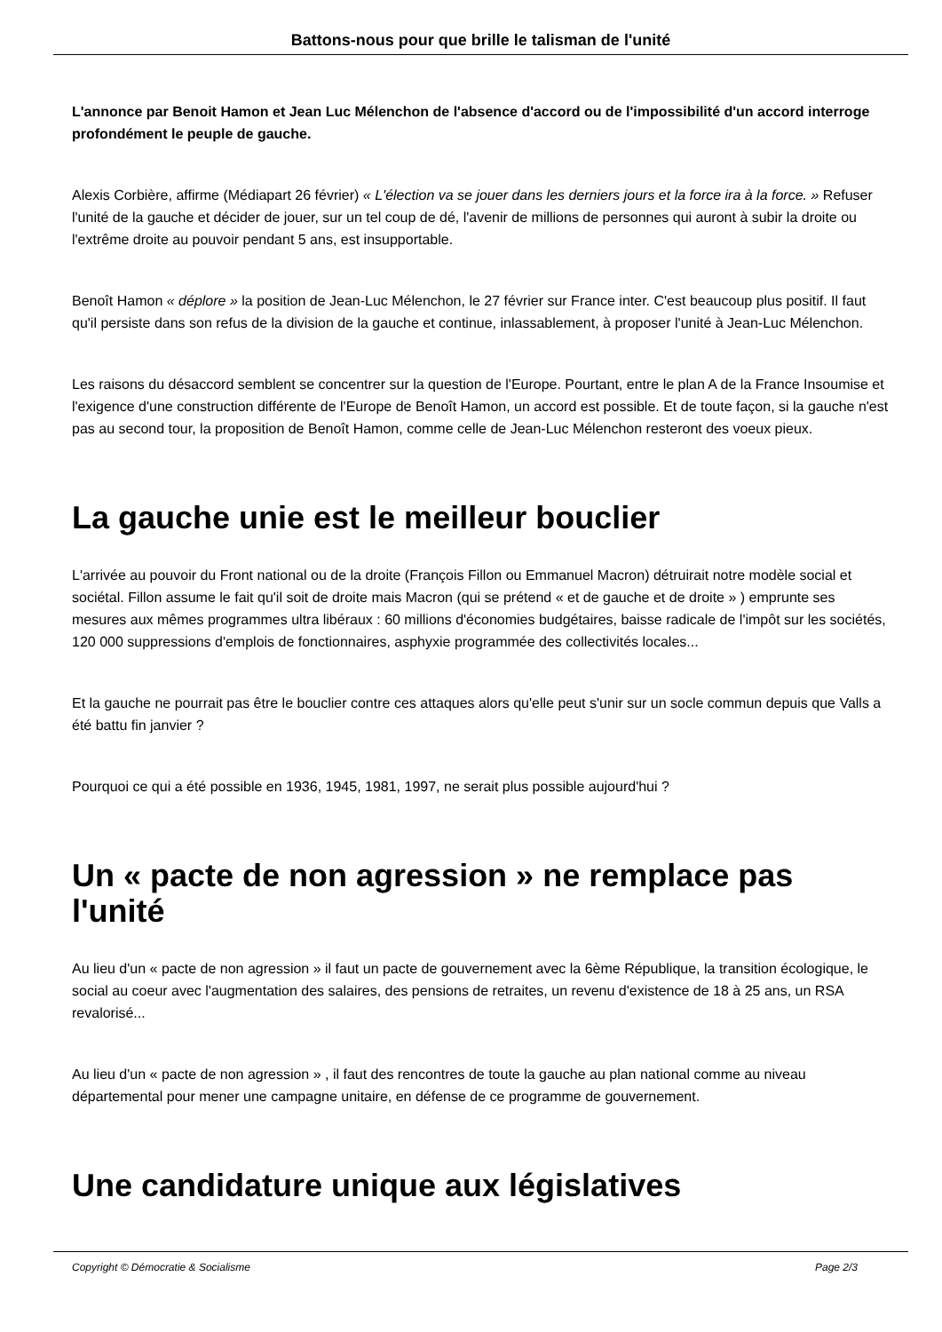Battons-nous pour que brille le talisman de l'unité
L'annonce par Benoit Hamon et Jean Luc Mélenchon de l'absence d'accord ou de l'impossibilité d'un accord interroge profondément le peuple de gauche.
Alexis Corbière, affirme (Médiapart 26 février) « L'élection va se jouer dans les derniers jours et la force ira à la force. » Refuser l'unité de la gauche et décider de jouer, sur un tel coup de dé, l'avenir de millions de personnes qui auront à subir la droite ou l'extrême droite au pouvoir pendant 5 ans, est insupportable.
Benoît Hamon « déplore » la position de Jean-Luc Mélenchon, le 27 février sur France inter. C'est beaucoup plus positif. Il faut qu'il persiste dans son refus de la division de la gauche et continue, inlassablement, à proposer l'unité à Jean-Luc Mélenchon.
Les raisons du désaccord semblent se concentrer sur la question de l'Europe. Pourtant, entre le plan A de la France Insoumise et l'exigence d'une construction différente de l'Europe de Benoît Hamon, un accord est possible. Et de toute façon, si la gauche n'est pas au second tour, la proposition de Benoît Hamon, comme celle de Jean-Luc Mélenchon resteront des voeux pieux.
La gauche unie est le meilleur bouclier
L'arrivée au pouvoir du Front national ou de la droite (François Fillon ou Emmanuel Macron) détruirait notre modèle social et sociétal. Fillon assume le fait qu'il soit de droite mais Macron (qui se prétend « et de gauche et de droite » ) emprunte ses mesures aux mêmes programmes ultra libéraux : 60 millions d'économies budgétaires, baisse radicale de l'impôt sur les sociétés, 120 000 suppressions d'emplois de fonctionnaires, asphyxie programmée des collectivités locales...
Et la gauche ne pourrait pas être le bouclier contre ces attaques alors qu'elle peut s'unir sur un socle commun depuis que Valls a été battu fin janvier ?
Pourquoi ce qui a été possible en 1936, 1945, 1981, 1997, ne serait plus possible aujourd'hui ?
Un « pacte de non agression » ne remplace pas l'unité
Au lieu d'un « pacte de non agression » il faut un pacte de gouvernement avec la 6ème République, la transition écologique, le social au coeur avec l'augmentation des salaires, des pensions de retraites, un revenu d'existence de 18 à 25 ans, un RSA revalorisé...
Au lieu d'un « pacte de non agression » , il faut des rencontres de toute la gauche au plan national comme au niveau départemental pour mener une campagne unitaire, en défense de ce programme de gouvernement.
Une candidature unique aux législatives
Copyright © Démocratie & Socialisme Page 2/3